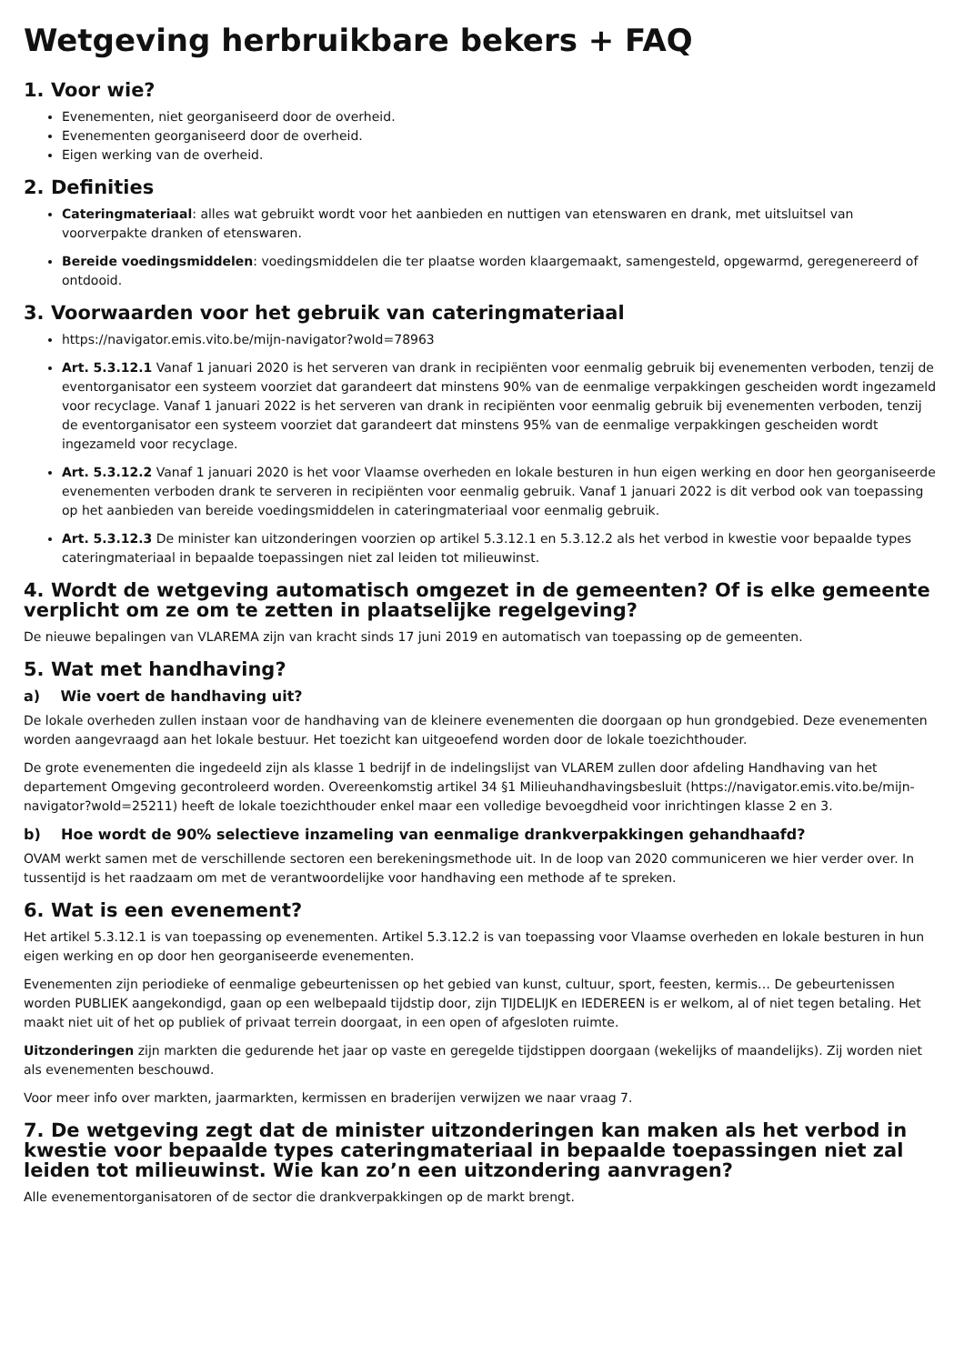Wetgeving herbruikbare bekers + FAQ
1. Voor wie?
Evenementen, niet georganiseerd door de overheid.
Evenementen georganiseerd door de overheid.
Eigen werking van de overheid.
2. Definities
Cateringmateriaal: alles wat gebruikt wordt voor het aanbieden en nuttigen van etenswaren en drank, met uitsluitsel van voorverpakte dranken of etenswaren.
Bereide voedingsmiddelen: voedingsmiddelen die ter plaatse worden klaargemaakt, samengesteld, opgewarmd, geregenereerd of ontdooid.
3. Voorwaarden voor het gebruik van cateringmateriaal
https://navigator.emis.vito.be/mijn-navigator?woId=78963
Art. 5.3.12.1 Vanaf 1 januari 2020 is het serveren van drank in recipiënten voor eenmalig gebruik bij evenementen verboden, tenzij de eventorganisator een systeem voorziet dat garandeert dat minstens 90% van de eenmalige verpakkingen gescheiden wordt ingezameld voor recyclage. Vanaf 1 januari 2022 is het serveren van drank in recipiënten voor eenmalig gebruik bij evenementen verboden, tenzij de eventorganisator een systeem voorziet dat garandeert dat minstens 95% van de eenmalige verpakkingen gescheiden wordt ingezameld voor recyclage.
Art. 5.3.12.2 Vanaf 1 januari 2020 is het voor Vlaamse overheden en lokale besturen in hun eigen werking en door hen georganiseerde evenementen verboden drank te serveren in recipiënten voor eenmalig gebruik. Vanaf 1 januari 2022 is dit verbod ook van toepassing op het aanbieden van bereide voedingsmiddelen in cateringmateriaal voor eenmalig gebruik.
Art. 5.3.12.3 De minister kan uitzonderingen voorzien op artikel 5.3.12.1 en 5.3.12.2 als het verbod in kwestie voor bepaalde types cateringmateriaal in bepaalde toepassingen niet zal leiden tot milieuwinst.
4. Wordt de wetgeving automatisch omgezet in de gemeenten? Of is elke gemeente verplicht om ze om te zetten in plaatselijke regelgeving?
De nieuwe bepalingen van VLAREMA zijn van kracht sinds 17 juni 2019 en automatisch van toepassing op de gemeenten.
5. Wat met handhaving?
a) Wie voert de handhaving uit?
De lokale overheden zullen instaan voor de handhaving van de kleinere evenementen die doorgaan op hun grondgebied. Deze evenementen worden aangevraagd aan het lokale bestuur. Het toezicht kan uitgeoefend worden door de lokale toezichthouder.
De grote evenementen die ingedeeld zijn als klasse 1 bedrijf in de indelingslijst van VLAREM zullen door afdeling Handhaving van het departement Omgeving gecontroleerd worden. Overeenkomstig artikel 34 §1 Milieuhandhavingsbesluit (https://navigator.emis.vito.be/mijn-navigator?woId=25211) heeft de lokale toezichthouder enkel maar een volledige bevoegdheid voor inrichtingen klasse 2 en 3.
b) Hoe wordt de 90% selectieve inzameling van eenmalige drankverpakkingen gehandhaafd?
OVAM werkt samen met de verschillende sectoren een berekeningsmethode uit. In de loop van 2020 communiceren we hier verder over. In tussentijd is het raadzaam om met de verantwoordelijke voor handhaving een methode af te spreken.
6. Wat is een evenement?
Het artikel 5.3.12.1 is van toepassing op evenementen. Artikel 5.3.12.2 is van toepassing voor Vlaamse overheden en lokale besturen in hun eigen werking en op door hen georganiseerde evenementen.
Evenementen zijn periodieke of eenmalige gebeurtenissen op het gebied van kunst, cultuur, sport, feesten, kermis… De gebeurtenissen worden PUBLIEK aangekondigd, gaan op een welbepaald tijdstip door, zijn TIJDELIJK en IEDEREEN is er welkom, al of niet tegen betaling. Het maakt niet uit of het op publiek of privaat terrein doorgaat, in een open of afgesloten ruimte.
Uitzonderingen zijn markten die gedurende het jaar op vaste en geregelde tijdstippen doorgaan (wekelijks of maandelijks). Zij worden niet als evenementen beschouwd.
Voor meer info over markten, jaarmarkten, kermissen en braderijen verwijzen we naar vraag 7.
7. De wetgeving zegt dat de minister uitzonderingen kan maken als het verbod in kwestie voor bepaalde types cateringmateriaal in bepaalde toepassingen niet zal leiden tot milieuwinst. Wie kan zo’n een uitzondering aanvragen?
Alle evenementorganisatoren of de sector die drankverpakkingen op de markt brengt.